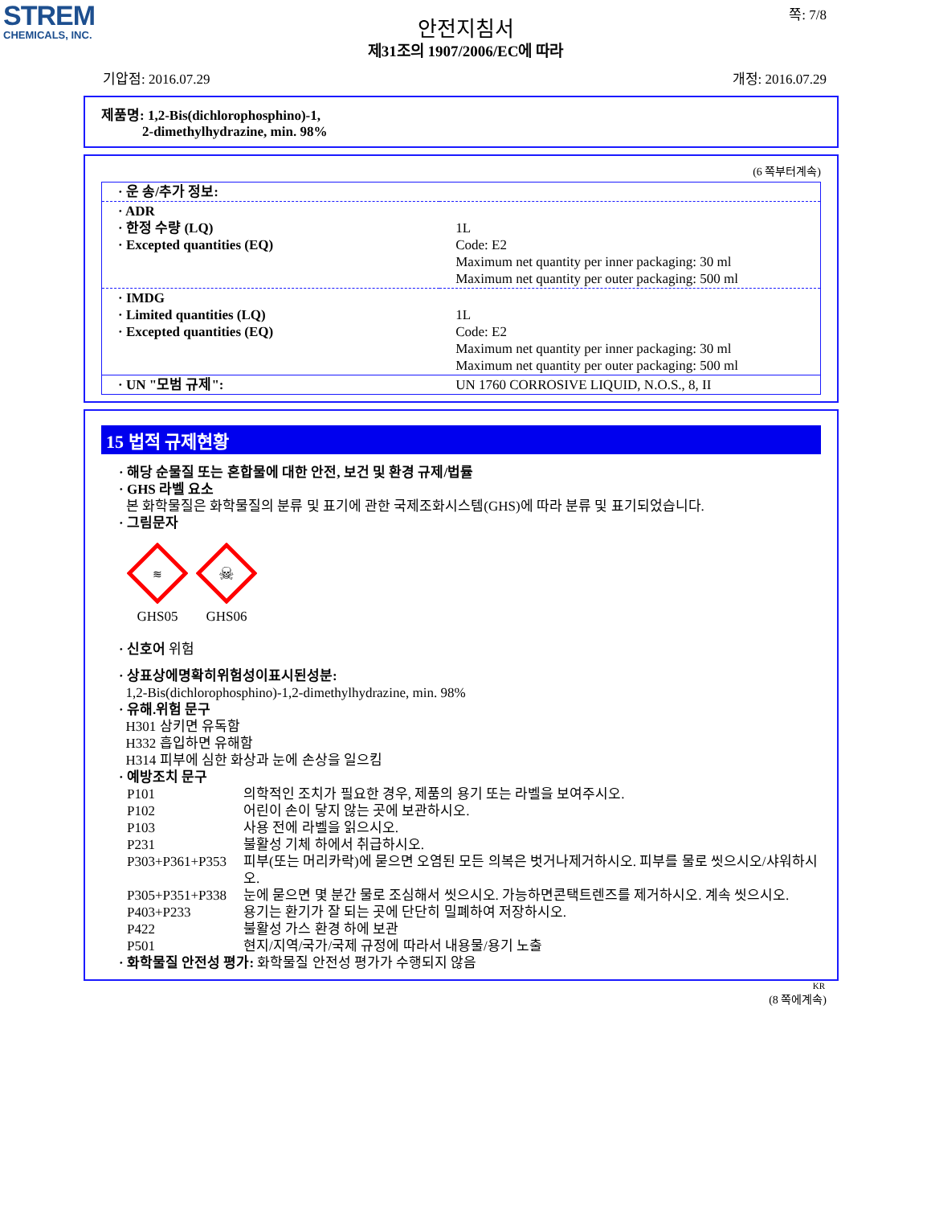STREM
CHEMICALS, INC.
쪽: 7/8
안전지침서
제31조의 1907/2006/EC에 따라
기압점: 2016.07.29 개정: 2016.07.29
제품명: 1,2-Bis(dichlorophosphino)-1,
2-dimethylhydrazine, min. 98%
(6 쪽부터계속)
| · 운 송/추가 정보: | |
| · ADR · 한정 수량 (LQ) · Excepted quantities (EQ) | 1L Code: E2 Maximum net quantity per inner packaging: 30 ml Maximum net quantity per outer packaging: 500 ml |
| · IMDG · Limited quantities (LQ) · Excepted quantities (EQ) | 1L Code: E2 Maximum net quantity per inner packaging: 30 ml Maximum net quantity per outer packaging: 500 ml |
| · UN "모범 규제": | UN 1760 CORROSIVE LIQUID, N.O.S., 8, II |
15 법적 규제현황
· 해당 순물질 또는 혼합물에 대한 안전, 보건 및 환경 규제/법률
· GHS 라벨 요소
본 화학물질은 화학물질의 분류 및 표기에 관한 국제조화시스템(GHS)에 따라 분류 및 표기되었습니다.
· 그림문자
≋
GHS05
☠
GHS06
· 신호어 위험
· 상표상에명확히위험성이표시된성분:
1,2-Bis(dichlorophosphino)-1,2-dimethylhydrazine, min. 98%
· 유해.위험 문구
H301 삼키면 유독함
H332 흡입하면 유해함
H314 피부에 심한 화상과 눈에 손상을 일으킴
· 예방조치 문구
| P101 | 의학적인 조치가 필요한 경우, 제품의 용기 또는 라벨을 보여주시오. |
| P102 | 어린이 손이 닿지 않는 곳에 보관하시오. |
| P103 | 사용 전에 라벨을 읽으시오. |
| P231 | 불활성 기체 하에서 취급하시오. |
| P303+P361+P353 | 피부(또는 머리카락)에 묻으면 오염된 모든 의복은 벗거나제거하시오. 피부를 물로 씻으시오/샤워하시오. |
| P305+P351+P338 | 눈에 묻으면 몇 분간 물로 조심해서 씻으시오. 가능하면콘택트렌즈를 제거하시오. 계속 씻으시오. |
| P403+P233 | 용기는 환기가 잘 되는 곳에 단단히 밀폐하여 저장하시오. |
| P422 | 불활성 가스 환경 하에 보관 |
| P501 | 현지/지역/국가/국제 규정에 따라서 내용물/용기 노출 |
· 화학물질 안전성 평가: 화학물질 안전성 평가가 수행되지 않음
KR
(8 쪽에계속)